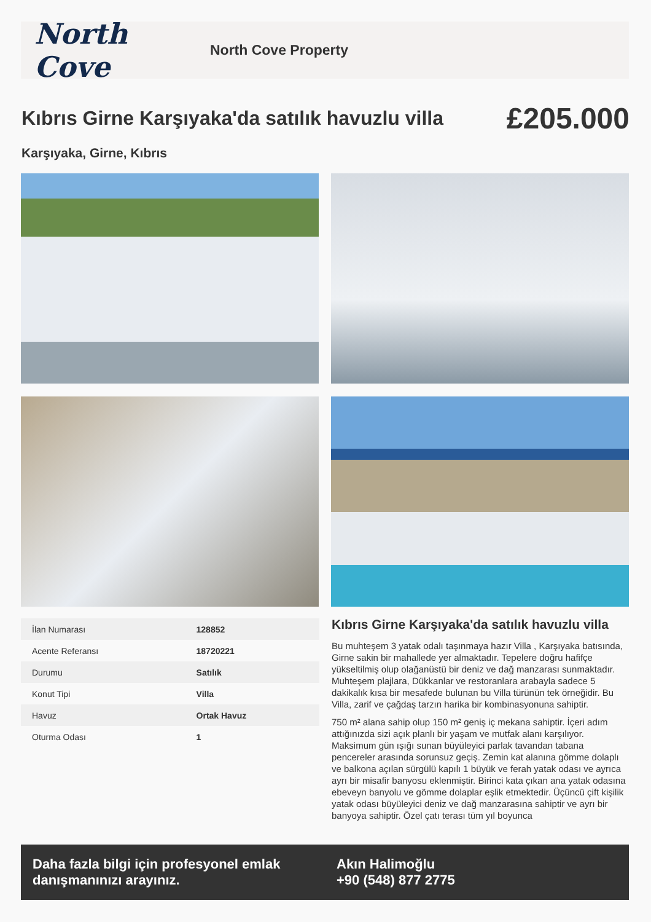North Cove
North Cove Property
Kıbrıs Girne Karşıyaka'da satılık havuzlu villa
£205.000
Karşıyaka, Girne, Kıbrıs
| İlan Numarası | 128852 |
| Acente Referansı | 18720221 |
| Durumu | Satılık |
| Konut Tipi | Villa |
| Havuz | Ortak Havuz |
| Oturma Odası | 1 |
Kıbrıs Girne Karşıyaka'da satılık havuzlu villa
Bu muhteşem 3 yatak odalı taşınmaya hazır Villa , Karşıyaka batısında, Girne sakin bir mahallede yer almaktadır. Tepelere doğru hafifçe yükseltilmiş olup olağanüstü bir deniz ve dağ manzarası sunmaktadır. Muhteşem plajlara, Dükkanlar ve restoranlara arabayla sadece 5 dakikalık kısa bir mesafede bulunan bu Villa türünün tek örneğidir. Bu Villa, zarif ve çağdaş tarzın harika bir kombinasyonuna sahiptir.
750 m² alana sahip olup 150 m² geniş iç mekana sahiptir. İçeri adım attığınızda sizi açık planlı bir yaşam ve mutfak alanı karşılıyor. Maksimum gün ışığı sunan büyüleyici parlak tavandan tabana pencereler arasında sorunsuz geçiş. Zemin kat alanına gömme dolaplı ve balkona açılan sürgülü kapılı 1 büyük ve ferah yatak odası ve ayrıca ayrı bir misafir banyosu eklenmiştir. Birinci kata çıkan ana yatak odasına ebeveyn banyolu ve gömme dolaplar eşlik etmektedir. Üçüncü çift kişilik yatak odası büyüleyici deniz ve dağ manzarasına sahiptir ve ayrı bir banyoya sahiptir. Özel çatı terası tüm yıl boyunca
Daha fazla bilgi için profesyonel emlak danışmanınızı arayınız.
Akın Halimoğlu
+90 (548) 877 2775